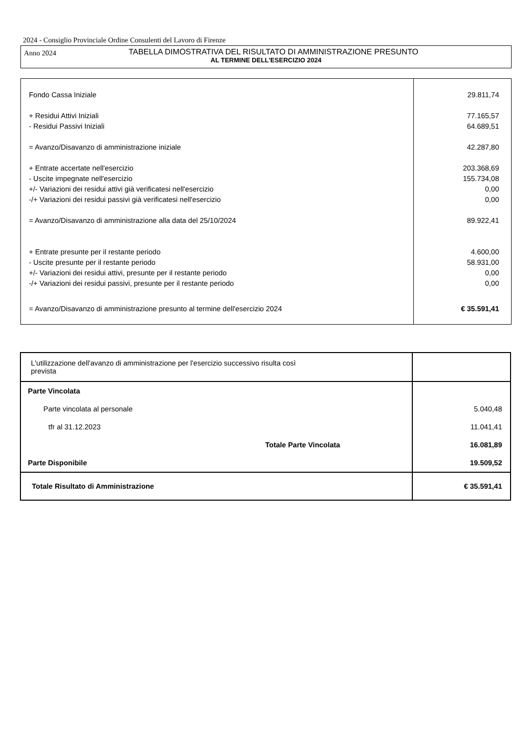2024 - Consiglio Provinciale Ordine Consulenti del Lavoro di Firenze
Anno 2024
TABELLA DIMOSTRATIVA DEL RISULTATO DI AMMINISTRAZIONE PRESUNTO
AL TERMINE DELL'ESERCIZIO 2024
| Fondo Cassa Iniziale | 29.811,74 |
| + Residui Attivi Iniziali | 77.165,57 |
| - Residui Passivi Iniziali | 64.689,51 |
| = Avanzo/Disavanzo di amministrazione iniziale | 42.287,80 |
| + Entrate accertate nell'esercizio | 203.368,69 |
| - Uscite impegnate nell'esercizio | 155.734,08 |
| +/- Variazioni dei residui attivi già verificatesi nell'esercizio | 0,00 |
| -/+ Variazioni dei residui passivi già verificatesi nell'esercizio | 0,00 |
| = Avanzo/Disavanzo di amministrazione alla data del 25/10/2024 | 89.922,41 |
| + Entrate presunte per il restante periodo | 4.600,00 |
| - Uscite presunte per il restante periodo | 58.931,00 |
| +/- Variazioni dei residui attivi, presunte per il restante periodo | 0,00 |
| -/+ Variazioni dei residui passivi, presunte per il restante periodo | 0,00 |
| = Avanzo/Disavanzo di amministrazione presunto al termine dell'esercizio 2024 | € 35.591,41 |
| L'utilizzazione dell'avanzo di amministrazione per l'esercizio successivo risulta così prevista | |
| Parte Vincolata | |
| Parte vincolata al personale | 5.040,48 |
| tfr al 31.12.2023 | 11.041,41 |
| Totale Parte Vincolata | 16.081,89 |
| Parte Disponibile | 19.509,52 |
| Totale Risultato di Amministrazione | € 35.591,41 |